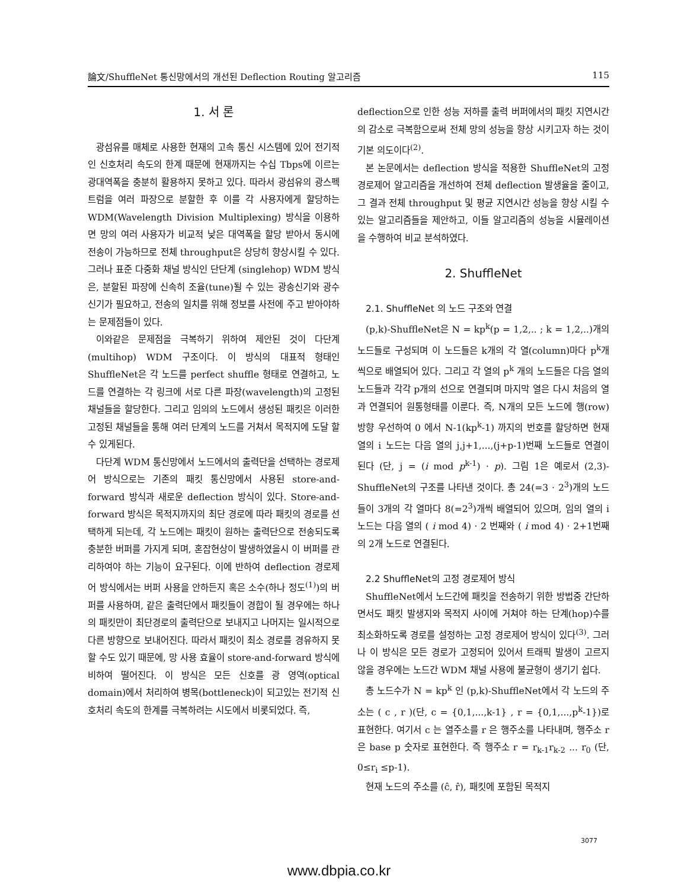論文/ShuffleNet 통신망에서의 개선된 Deflection Routing 알고리즘 115
1. 서 론
광섬유를 매체로 사용한 현재의 고속 통신 시스템에 있어 전기적인 신호처리 속도의 한계 때문에 현재까지는 수십 Tbps에 이르는 광대역폭을 충분히 활용하지 못하고 있다. 따라서 광섬유의 광스펙트럼을 여러 파장으로 분할한 후 이를 각 사용자에게 할당하는 WDM(Wavelength Division Multiplexing) 방식을 이용하면 망의 여러 사용자가 비교적 낮은 대역폭을 할당 받아서 동시에 전송이 가능하므로 전체 throughput은 상당히 향상시킬 수 있다. 그러나 표준 다중화 채널 방식인 단단계 (singlehop) WDM 방식은, 분할된 파장에 신속히 조율(tune)될 수 있는 광송신기와 광수신기가 필요하고, 전송의 일치를 위해 정보를 사전에 주고 받아야하는 문제점들이 있다.
이와같은 문제점을 극복하기 위하여 제안된 것이 다단계(multihop) WDM 구조이다. 이 방식의 대표적 형태인 ShuffleNet은 각 노드를 perfect shuffle 형태로 연결하고, 노드를 연결하는 각 링크에 서로 다른 파장(wavelength)의 고정된 채널들을 할당한다. 그리고 임의의 노드에서 생성된 패킷은 이러한 고정된 채널들을 통해 여러 단계의 노드를 거쳐서 목적지에 도달 할 수 있게된다.
다단계 WDM 통신망에서 노드에서의 출력단을 선택하는 경로제어 방식으로는 기존의 패킷 통신망에서 사용된 store-and-forward 방식과 새로운 deflection 방식이 있다. Store-and-forward 방식은 목적지까지의 최단 경로에 따라 패킷의 경로를 선택하게 되는데, 각 노드에는 패킷이 원하는 출력단으로 전송되도록 충분한 버퍼를 가지게 되며, 혼잡현상이 발생하였을시 이 버퍼를 관리하여야 하는 기능이 요구된다. 이에 반하여 deflection 경로제어 방식에서는 버퍼 사용을 안하든지 혹은 소수(하나 정도<sup>(1)</sup>)의 버퍼를 사용하며, 같은 출력단에서 패킷들이 경합이 될 경우에는 하나의 패킷만이 최단경로의 출력단으로 보내지고 나머지는 일시적으로 다른 방향으로 보내어진다. 따라서 패킷이 최소 경로를 경유하지 못할 수도 있기 때문에, 망 사용 효율이 store-and-forward 방식에 비하여 떨어진다. 이 방식은 모든 신호를 광 영역(optical domain)에서 처리하여 병목(bottleneck)이 되고있는 전기적 신호처리 속도의 한계를 극복하려는 시도에서 비롯되었다. 즉,
deflection으로 인한 성능 저하를 출력 버퍼에서의 패킷 지연시간의 감소로 극복함으로써 전체 망의 성능을 향상 시키고자 하는 것이 기본 의도이다<sup>(2)</sup>.
본 논문에서는 deflection 방식을 적용한 ShuffleNet의 고정 경로제어 알고리즘을 개선하여 전체 deflection 발생율을 줄이고, 그 결과 전체 throughput 및 평균 지연시간 성능을 향상 시킬 수 있는 알고리즘들을 제안하고, 이들 알고리즘의 성능을 시뮬레이션을 수행하여 비교 분석하였다.
2. ShuffleNet
2.1. ShuffleNet 의 노드 구조와 연결
(p,k)-ShuffleNet은 N = kp<sup>k</sup>(p = 1,2,.. ; k = 1,2,..)개의 노드들로 구성되며 이 노드들은 k개의 각 열(column)마다 p<sup>k</sup>개씩으로 배열되어 있다. 그리고 각 열의 p<sup>k</sup> 개의 노드들은 다음 열의 노드들과 각각 p개의 선으로 연결되며 마지막 열은 다시 처음의 열과 연결되어 원통형태를 이룬다. 즉, N개의 모든 노드에 행(row)방향 우선하여 0 에서 N-1(kp<sup>k</sup>-1) 까지의 번호를 할당하면 현재 열의 i 노드는 다음 열의 j,j+1,...,(j+p-1)번째 노드들로 연결이 된다 (단, j = (i mod p<sup>k-1</sup>) · p). 그림 1은 예로서 (2,3)-ShuffleNet의 구조를 나타낸 것이다. 총 24(=3 · 2<sup>3</sup>)개의 노드들이 3개의 각 열마다 8(=2<sup>3</sup>)개씩 배열되어 있으며, 임의 열의 i 노드는 다음 열의 ( i mod 4) · 2 번째와 ( i mod 4) · 2+1번째의 2개 노드로 연결된다.
2.2 ShuffleNet의 고정 경로제어 방식
ShuffleNet에서 노드간에 패킷을 전송하기 위한 방법중 간단하면서도 패킷 발생지와 목적지 사이에 거쳐야 하는 단계(hop)수를 최소화하도록 경로를 설정하는 고정 경로제어 방식이 있다<sup>(3)</sup>. 그러나 이 방식은 모든 경로가 고정되어 있어서 트래픽 발생이 고르지 않을 경우에는 노드간 WDM 채널 사용에 불균형이 생기기 쉽다.
총 노드수가 N = kp<sup>k</sup> 인 (p,k)-ShuffleNet에서 각 노드의 주소는 ( c , r )(단, c = {0,1,...,k-1} , r = {0,1,...,p<sup>k</sup>-1})로 표현한다. 여기서 c 는 열주소를 r 은 행주소를 나타내며, 행주소 r은 base p 숫자로 표현한다. 즉 행주소 r = r<sub>k-1</sub>r<sub>k-2</sub> ... r<sub>0</sub> (단, 0≤r<sub>i</sub> ≤p-1).
현재 노드의 주소를 (ĉ, r̂), 패킷에 포함된 목적지
3077
www.dbpia.co.kr